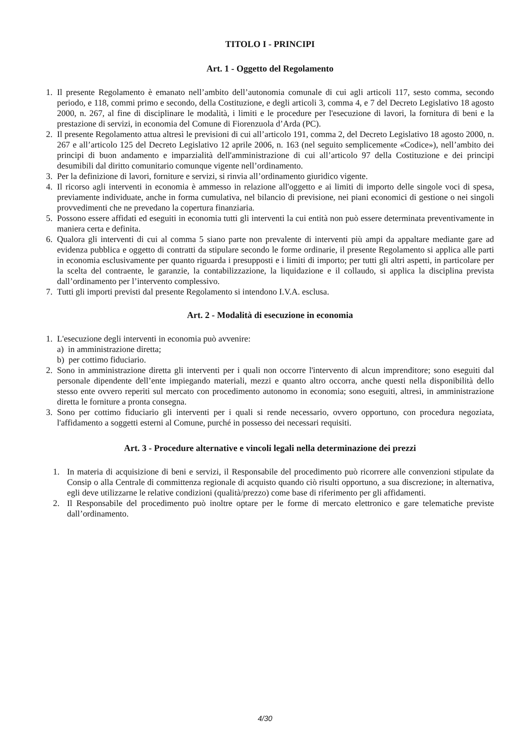TITOLO I - PRINCIPI
Art. 1 - Oggetto del Regolamento
1. Il presente Regolamento è emanato nell’ambito dell’autonomia comunale di cui agli articoli 117, sesto comma, secondo periodo, e 118, commi primo e secondo, della Costituzione, e degli articoli 3, comma 4, e 7 del Decreto Legislativo 18 agosto 2000, n. 267, al fine di disciplinare le modalità, i limiti e le procedure per l'esecuzione di lavori, la fornitura di beni e la prestazione di servizi, in economia del Comune di Fiorenzuola d’Arda (PC).
2. Il presente Regolamento attua altresì le previsioni di cui all’articolo 191, comma 2, del Decreto Legislativo 18 agosto 2000, n. 267 e all’articolo 125 del Decreto Legislativo 12 aprile 2006, n. 163 (nel seguito semplicemente «Codice»), nell’ambito dei principi di buon andamento e imparzialità dell'amministrazione di cui all’articolo 97 della Costituzione e dei principi desumibili dal diritto comunitario comunque vigente nell’ordinamento.
3. Per la definizione di lavori, forniture e servizi, si rinvia all’ordinamento giuridico vigente.
4. Il ricorso agli interventi in economia è ammesso in relazione all'oggetto e ai limiti di importo delle singole voci di spesa, previamente individuate, anche in forma cumulativa, nel bilancio di previsione, nei piani economici di gestione o nei singoli provvedimenti che ne prevedano la copertura finanziaria.
5. Possono essere affidati ed eseguiti in economia tutti gli interventi la cui entità non può essere determinata preventivamente in maniera certa e definita.
6. Qualora gli interventi di cui al comma 5 siano parte non prevalente di interventi più ampi da appaltare mediante gare ad evidenza pubblica e oggetto di contratti da stipulare secondo le forme ordinarie, il presente Regolamento si applica alle parti in economia esclusivamente per quanto riguarda i presupposti e i limiti di importo; per tutti gli altri aspetti, in particolare per la scelta del contraente, le garanzie, la contabilizzazione, la liquidazione e il collaudo, si applica la disciplina prevista dall’ordinamento per l’intervento complessivo.
7. Tutti gli importi previsti dal presente Regolamento si intendono I.V.A. esclusa.
Art. 2 - Modalità di esecuzione in economia
1. L'esecuzione degli interventi in economia può avvenire:
a) in amministrazione diretta;
b) per cottimo fiduciario.
2. Sono in amministrazione diretta gli interventi per i quali non occorre l'intervento di alcun imprenditore; sono eseguiti dal personale dipendente dell’ente impiegando materiali, mezzi e quanto altro occorra, anche questi nella disponibilità dello stesso ente ovvero reperiti sul mercato con procedimento autonomo in economia; sono eseguiti, altresì, in amministrazione diretta le forniture a pronta consegna.
3. Sono per cottimo fiduciario gli interventi per i quali si rende necessario, ovvero opportuno, con procedura negoziata, l'affidamento a soggetti esterni al Comune, purché in possesso dei necessari requisiti.
Art. 3 - Procedure alternative e vincoli legali nella determinazione dei prezzi
1. In materia di acquisizione di beni e servizi, il Responsabile del procedimento può ricorrere alle convenzioni stipulate da Consip o alla Centrale di committenza regionale di acquisto quando ciò risulti opportuno, a sua discrezione; in alternativa, egli deve utilizzarne le relative condizioni (qualità/prezzo) come base di riferimento per gli affidamenti.
2. Il Responsabile del procedimento può inoltre optare per le forme di mercato elettronico e gare telematiche previste dall’ordinamento.
4/30